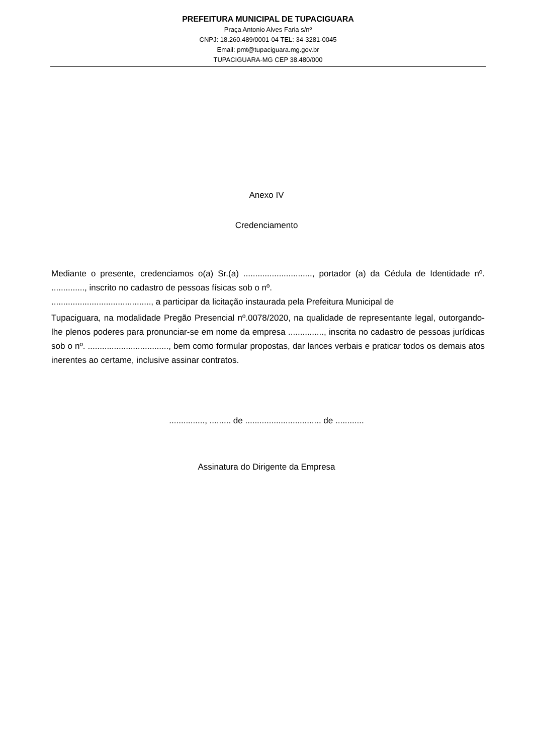PREFEITURA MUNICIPAL DE TUPACIGUARA
Praça Antonio Alves Faria s/nº
CNPJ: 18.260.489/0001-04 TEL: 34-3281-0045
Email: pmt@tupaciguara.mg.gov.br
TUPACIGUARA-MG CEP 38.480/000
Anexo IV
Credenciamento
Mediante o presente, credenciamos o(a) Sr.(a) ............................., portador (a) da Cédula de Identidade nº. .............., inscrito no cadastro de pessoas físicas sob o nº.
.........................................., a participar da licitação instaurada pela Prefeitura Municipal de
Tupaciguara, na modalidade Pregão Presencial nº.0078/2020, na qualidade de representante legal, outorgando-lhe plenos poderes para pronunciar-se em nome da empresa ..............., inscrita no cadastro de pessoas jurídicas sob o nº. .................................., bem como formular propostas, dar lances verbais e praticar todos os demais atos inerentes ao certame, inclusive assinar contratos.
..............., ......... de ................................ de ............
Assinatura do Dirigente da Empresa